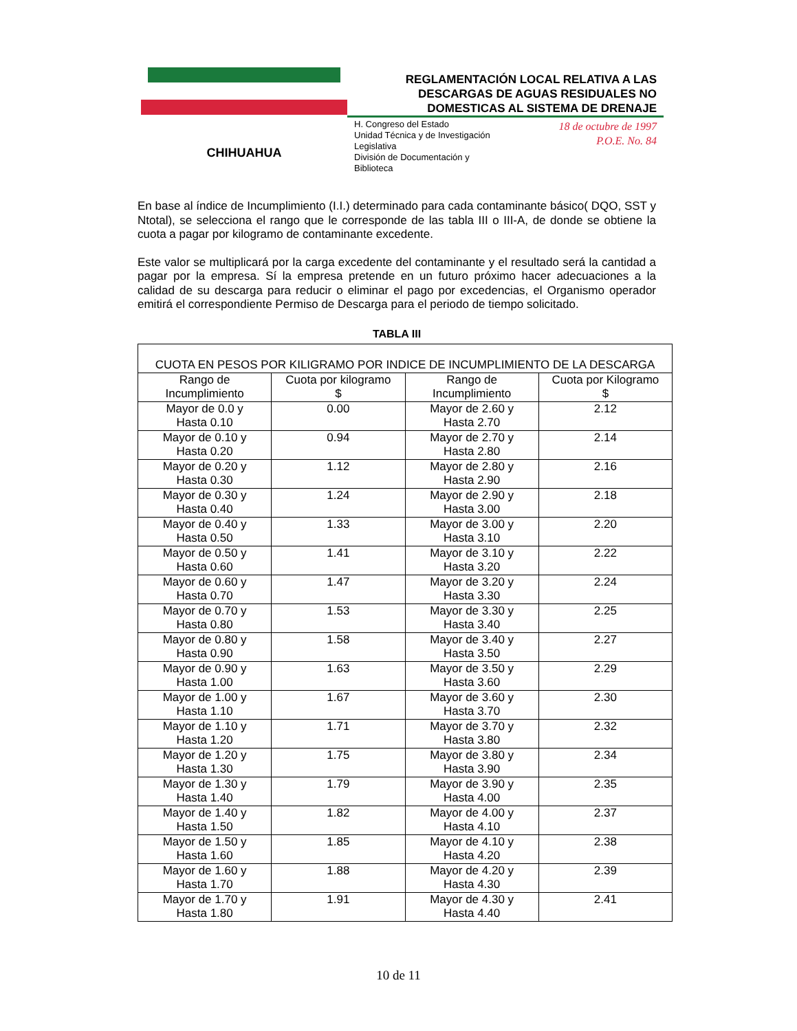CHIHUAHUA
REGLAMENTACIÓN LOCAL RELATIVA A LAS
DESCARGAS DE AGUAS RESIDUALES NO
DOMESTICAS AL SISTEMA DE DRENAJE
H. Congreso del Estado
Unidad Técnica y de Investigación
Legislativa
División de Documentación y
Biblioteca
18 de octubre de 1997
P.O.E. No. 84
En base al índice de Incumplimiento (I.I.) determinado para cada contaminante básico( DQO, SST y Ntotal), se selecciona el rango que le corresponde de las tabla III o III-A, de donde se obtiene la cuota a pagar por kilogramo de contaminante excedente.
Este valor se multiplicará por la carga excedente del contaminante y el resultado será la cantidad a pagar por la empresa. Sí la empresa pretende en un futuro próximo hacer adecuaciones a la calidad de su descarga para reducir o eliminar el pago por excedencias, el Organismo operador emitirá el correspondiente Permiso de Descarga para el periodo de tiempo solicitado.
TABLA III
| CUOTA EN PESOS POR KILIGRAMO POR INDICE DE INCUMPLIMIENTO DE LA DESCARGA | | | |
| --- | --- | --- | --- |
| Rango de Incumplimiento | Cuota por kilogramo $ | Rango de Incumplimiento | Cuota por Kilogramo $ |
| Mayor de 0.0 y Hasta 0.10 | 0.00 | Mayor de 2.60 y Hasta 2.70 | 2.12 |
| Mayor de 0.10 y Hasta 0.20 | 0.94 | Mayor de 2.70 y Hasta 2.80 | 2.14 |
| Mayor de 0.20 y Hasta 0.30 | 1.12 | Mayor de 2.80 y Hasta 2.90 | 2.16 |
| Mayor de 0.30 y Hasta 0.40 | 1.24 | Mayor de 2.90 y Hasta 3.00 | 2.18 |
| Mayor de 0.40 y Hasta 0.50 | 1.33 | Mayor de 3.00 y Hasta 3.10 | 2.20 |
| Mayor de 0.50 y Hasta 0.60 | 1.41 | Mayor de 3.10 y Hasta 3.20 | 2.22 |
| Mayor de 0.60 y Hasta 0.70 | 1.47 | Mayor de 3.20 y Hasta 3.30 | 2.24 |
| Mayor de 0.70 y Hasta 0.80 | 1.53 | Mayor de 3.30 y Hasta 3.40 | 2.25 |
| Mayor de 0.80 y Hasta 0.90 | 1.58 | Mayor de 3.40 y Hasta 3.50 | 2.27 |
| Mayor de 0.90 y Hasta 1.00 | 1.63 | Mayor de 3.50 y Hasta 3.60 | 2.29 |
| Mayor de 1.00 y Hasta 1.10 | 1.67 | Mayor de 3.60 y Hasta 3.70 | 2.30 |
| Mayor de 1.10 y Hasta 1.20 | 1.71 | Mayor de 3.70 y Hasta 3.80 | 2.32 |
| Mayor de 1.20 y Hasta 1.30 | 1.75 | Mayor de 3.80 y Hasta 3.90 | 2.34 |
| Mayor de 1.30 y Hasta 1.40 | 1.79 | Mayor de 3.90 y Hasta 4.00 | 2.35 |
| Mayor de 1.40 y Hasta 1.50 | 1.82 | Mayor de 4.00 y Hasta 4.10 | 2.37 |
| Mayor de 1.50 y Hasta 1.60 | 1.85 | Mayor de 4.10 y Hasta 4.20 | 2.38 |
| Mayor de 1.60 y Hasta 1.70 | 1.88 | Mayor de 4.20 y Hasta 4.30 | 2.39 |
| Mayor de 1.70 y Hasta 1.80 | 1.91 | Mayor de 4.30 y Hasta 4.40 | 2.41 |
10 de 11